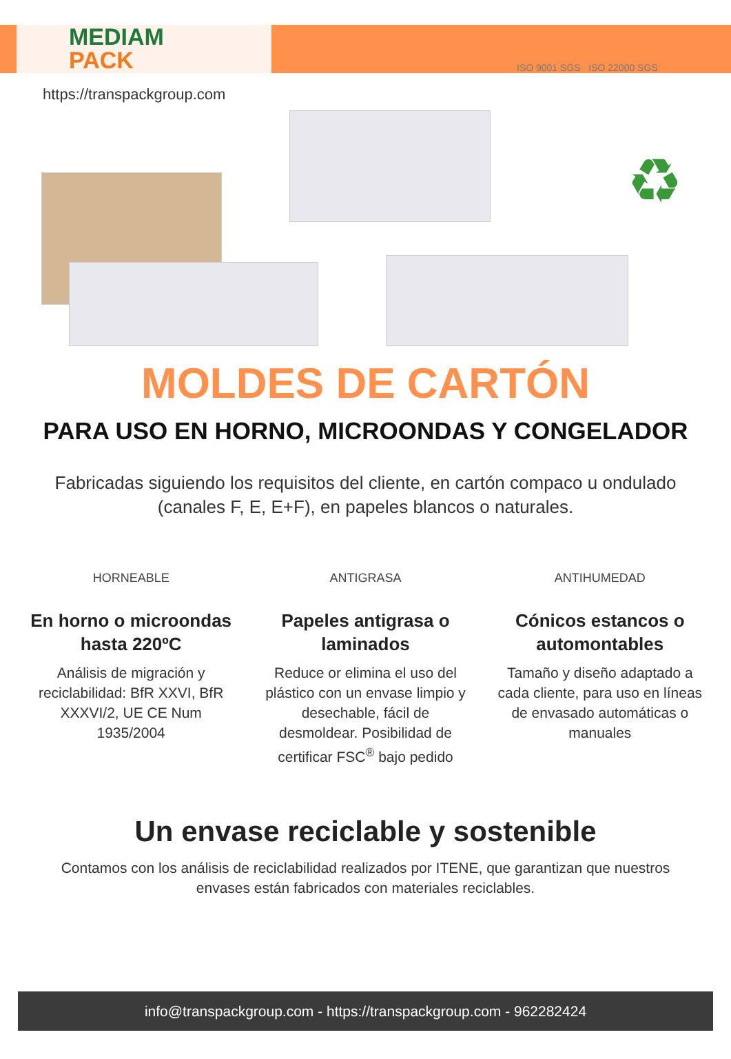MEDIAM
PACK
https://transpackgroup.com
ISO 9001 SGS ISO 22000 SGS
♻
MOLDES DE CARTÓN
PARA USO EN HORNO, MICROONDAS Y CONGELADOR
Fabricadas siguiendo los requisitos del cliente, en cartón compaco u ondulado (canales F, E, E+F), en papeles blancos o naturales.
HORNEABLE
En horno o microondas hasta 220ºC
Análisis de migración y reciclabilidad: BfR XXVI, BfR XXXVI/2, UE CE Num 1935/2004
ANTIGRASA
Papeles antigrasa o laminados
Reduce or elimina el uso del plástico con un envase limpio y desechable, fácil de desmoldear. Posibilidad de certificar FSC<sup>®</sup> bajo pedido
ANTIHUMEDAD
Cónicos estancos o automontables
Tamaño y diseño adaptado a cada cliente, para uso en líneas de envasado automáticas o manuales
Un envase reciclable y sostenible
Contamos con los análisis de reciclabilidad realizados por ITENE, que garantizan que nuestros envases están fabricados con materiales reciclables.
info@transpackgroup.com - https://transpackgroup.com - 962282424